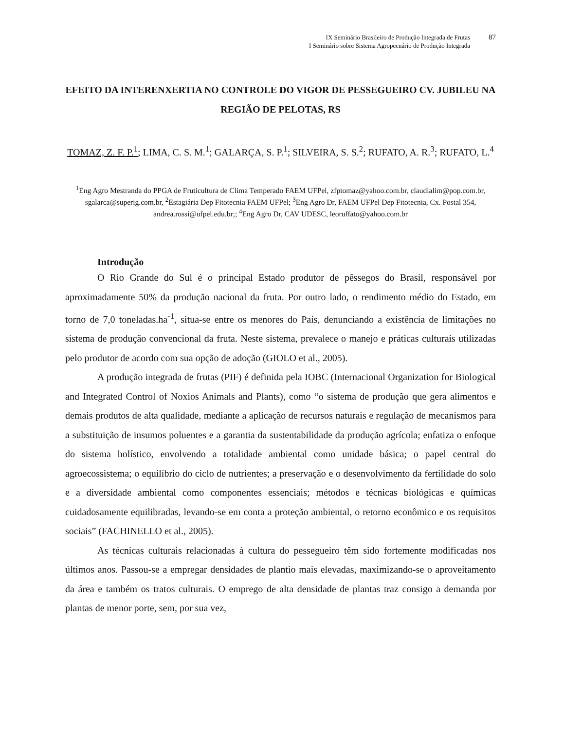IX Seminário Brasileiro de Produção Integrada de Frutas
I Seminário sobre Sistema Agropecuário de Produção Integrada
87
EFEITO DA INTERENXERTIA NO CONTROLE DO VIGOR DE PESSEGUEIRO CV. JUBILEU NA REGIÃO DE PELOTAS, RS
TOMAZ, Z. F. P.<sup>1</sup>; LIMA, C. S. M.<sup>1</sup>; GALARÇA, S. P.<sup>1</sup>; SILVEIRA, S. S.<sup>2</sup>; RUFATO, A. R.<sup>3</sup>; RUFATO, L.<sup>4</sup>
<sup>1</sup> Eng Agro Mestranda do PPGA de Fruticultura de Clima Temperado FAEM UFPel, zfptomaz@yahoo.com.br, claudialim@pop.com.br, sgalarca@superig.com.br, <sup>2</sup>Estagiária Dep Fitotecnia FAEM UFPel; <sup>3</sup>Eng Agro Dr, FAEM UFPel Dep Fitotecnia, Cx. Postal 354, andrea.rossi@ufpel.edu.br;; <sup>4</sup>Eng Agro Dr, CAV UDESC, leoruffato@yahoo.com.br
Introdução
O Rio Grande do Sul é o principal Estado produtor de pêssegos do Brasil, responsável por aproximadamente 50% da produção nacional da fruta. Por outro lado, o rendimento médio do Estado, em torno de 7,0 toneladas.ha<sup>-1</sup>, situa-se entre os menores do País, denunciando a existência de limitações no sistema de produção convencional da fruta. Neste sistema, prevalece o manejo e práticas culturais utilizadas pelo produtor de acordo com sua opção de adoção (GIOLO et al., 2005).
A produção integrada de frutas (PIF) é definida pela IOBC (Internacional Organization for Biological and Integrated Control of Noxios Animals and Plants), como “o sistema de produção que gera alimentos e demais produtos de alta qualidade, mediante a aplicação de recursos naturais e regulação de mecanismos para a substituição de insumos poluentes e a garantia da sustentabilidade da produção agrícola; enfatiza o enfoque do sistema holístico, envolvendo a totalidade ambiental como unidade básica; o papel central do agroecossistema; o equilíbrio do ciclo de nutrientes; a preservação e o desenvolvimento da fertilidade do solo e a diversidade ambiental como componentes essenciais; métodos e técnicas biológicas e químicas cuidadosamente equilibradas, levando-se em conta a proteção ambiental, o retorno econômico e os requisitos sociais” (FACHINELLO et al., 2005).
As técnicas culturais relacionadas à cultura do pessegueiro têm sido fortemente modificadas nos últimos anos. Passou-se a empregar densidades de plantio mais elevadas, maximizando-se o aproveitamento da área e também os tratos culturais. O emprego de alta densidade de plantas traz consigo a demanda por plantas de menor porte, sem, por sua vez,